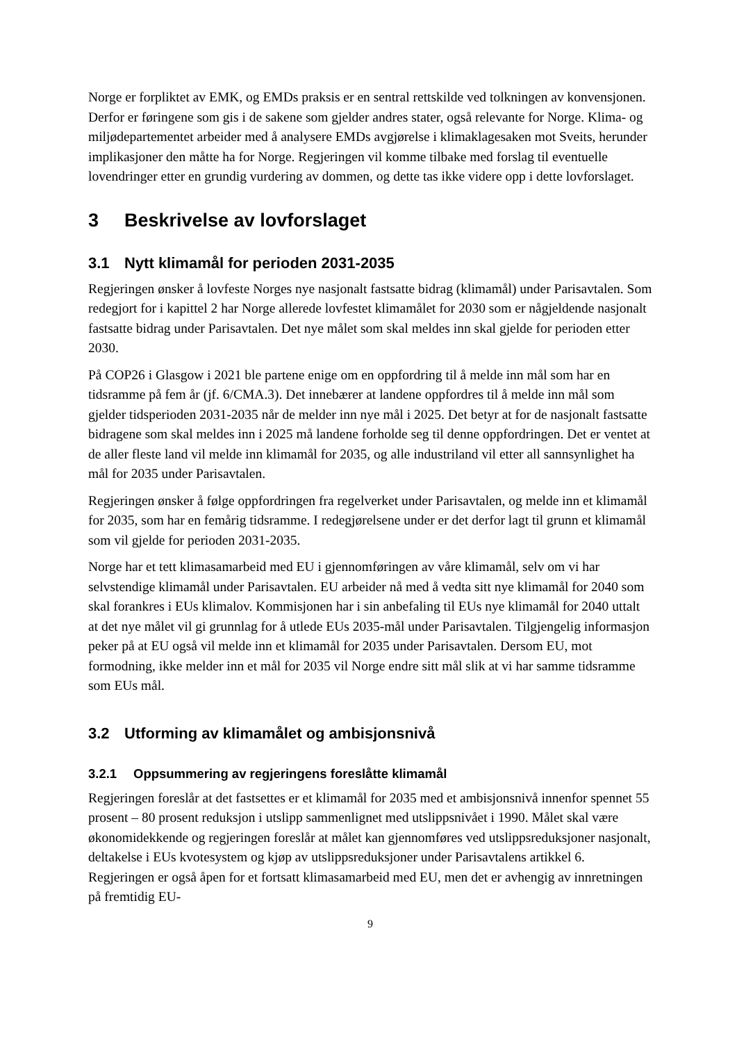Norge er forpliktet av EMK, og EMDs praksis er en sentral rettskilde ved tolkningen av konvensjonen. Derfor er føringene som gis i de sakene som gjelder andres stater, også relevante for Norge. Klima- og miljødepartementet arbeider med å analysere EMDs avgjørelse i klimaklagesaken mot Sveits, herunder implikasjoner den måtte ha for Norge. Regjeringen vil komme tilbake med forslag til eventuelle lovendringer etter en grundig vurdering av dommen, og dette tas ikke videre opp i dette lovforslaget.
3 Beskrivelse av lovforslaget
3.1 Nytt klimamål for perioden 2031-2035
Regjeringen ønsker å lovfeste Norges nye nasjonalt fastsatte bidrag (klimamål) under Parisavtalen. Som redegjort for i kapittel 2 har Norge allerede lovfestet klimamålet for 2030 som er någjeldende nasjonalt fastsatte bidrag under Parisavtalen. Det nye målet som skal meldes inn skal gjelde for perioden etter 2030.
På COP26 i Glasgow i 2021 ble partene enige om en oppfordring til å melde inn mål som har en tidsramme på fem år (jf. 6/CMA.3). Det innebærer at landene oppfordres til å melde inn mål som gjelder tidsperioden 2031-2035 når de melder inn nye mål i 2025. Det betyr at for de nasjonalt fastsatte bidragene som skal meldes inn i 2025 må landene forholde seg til denne oppfordringen. Det er ventet at de aller fleste land vil melde inn klimamål for 2035, og alle industriland vil etter all sannsynlighet ha mål for 2035 under Parisavtalen.
Regjeringen ønsker å følge oppfordringen fra regelverket under Parisavtalen, og melde inn et klimamål for 2035, som har en femårig tidsramme. I redegjørelsene under er det derfor lagt til grunn et klimamål som vil gjelde for perioden 2031-2035.
Norge har et tett klimasamarbeid med EU i gjennomføringen av våre klimamål, selv om vi har selvstendige klimamål under Parisavtalen. EU arbeider nå med å vedta sitt nye klimamål for 2040 som skal forankres i EUs klimalov. Kommisjonen har i sin anbefaling til EUs nye klimamål for 2040 uttalt at det nye målet vil gi grunnlag for å utlede EUs 2035-mål under Parisavtalen. Tilgjengelig informasjon peker på at EU også vil melde inn et klimamål for 2035 under Parisavtalen. Dersom EU, mot formodning, ikke melder inn et mål for 2035 vil Norge endre sitt mål slik at vi har samme tidsramme som EUs mål.
3.2 Utforming av klimamålet og ambisjonsnivå
3.2.1 Oppsummering av regjeringens foreslåtte klimamål
Regjeringen foreslår at det fastsettes er et klimamål for 2035 med et ambisjonsnivå innenfor spennet 55 prosent – 80 prosent reduksjon i utslipp sammenlignet med utslippsnivået i 1990. Målet skal være økonomidekkende og regjeringen foreslår at målet kan gjennomføres ved utslippsreduksjoner nasjonalt, deltakelse i EUs kvotesystem og kjøp av utslippsreduksjoner under Parisavtalens artikkel 6. Regjeringen er også åpen for et fortsatt klimasamarbeid med EU, men det er avhengig av innretningen på fremtidig EU-
9